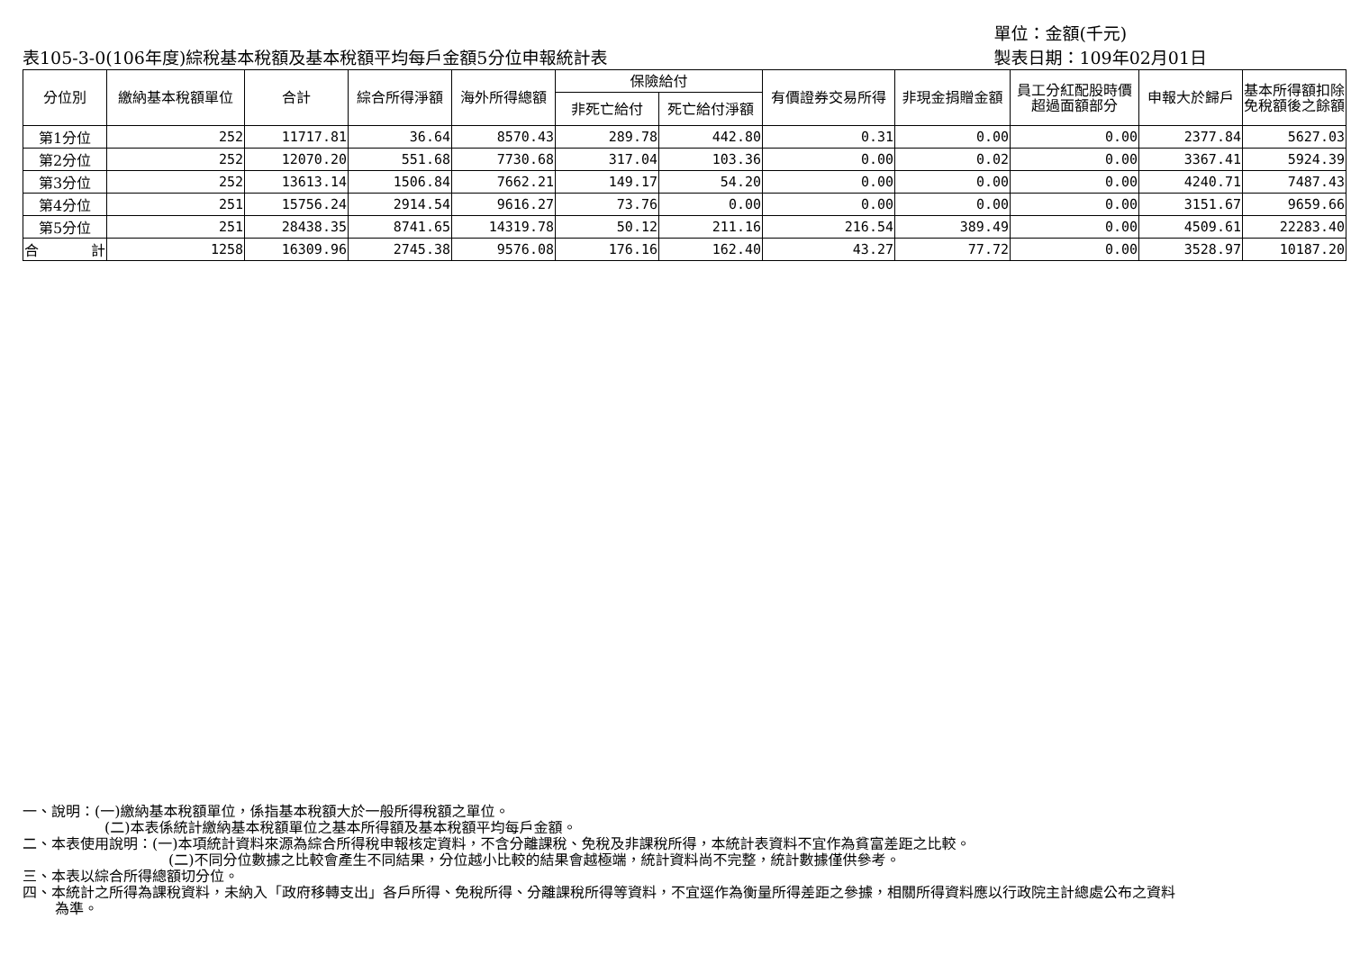表105-3-0(106年度)綜稅基本稅額及基本稅額平均每戶金額5分位申報統計表
單位：金額(千元)
製表日期：109年02月01日
| 分位別 | 繳納基本稅額單位 | 合計 | 綜合所得淨額 | 海外所得總額 | 保險給付 | | 有價證券交易所得 | 非現金捐贈金額 | 員工分紅配股時價超過面額部分 | 申報大於歸戶 | 基本所得額扣除免稅額後之餘額 |
| --- | --- | --- | --- | --- | --- | --- | --- | --- | --- | --- | --- |
| | | | | | 非死亡給付 | 死亡給付淨額 | | | | | |
| 第1分位 | 252 | 11717.81 | 36.64 | 8570.43 | 289.78 | 442.80 | 0.31 | 0.00 | 0.00 | 2377.84 | 5627.03 |
| 第2分位 | 252 | 12070.20 | 551.68 | 7730.68 | 317.04 | 103.36 | 0.00 | 0.02 | 0.00 | 3367.41 | 5924.39 |
| 第3分位 | 252 | 13613.14 | 1506.84 | 7662.21 | 149.17 | 54.20 | 0.00 | 0.00 | 0.00 | 4240.71 | 7487.43 |
| 第4分位 | 251 | 15756.24 | 2914.54 | 9616.27 | 73.76 | 0.00 | 0.00 | 0.00 | 0.00 | 3151.67 | 9659.66 |
| 第5分位 | 251 | 28438.35 | 8741.65 | 14319.78 | 50.12 | 211.16 | 216.54 | 389.49 | 0.00 | 4509.61 | 22283.40 |
| 合 計 | 1258 | 16309.96 | 2745.38 | 9576.08 | 176.16 | 162.40 | 43.27 | 77.72 | 0.00 | 3528.97 | 10187.20 |
一、說明：(一)繳納基本稅額單位，係指基本稅額大於一般所得稅額之單位。
(二)本表係統計繳納基本稅額單位之基本所得額及基本稅額平均每戶金額。
二、本表使用說明：(一)本項統計資料來源為綜合所得稅申報核定資料，不含分離課稅、免稅及非課稅所得，本統計表資料不宜作為貧富差距之比較。
(二)不同分位數據之比較會產生不同結果，分位越小比較的結果會越極端，統計資料尚不完整，統計數據僅供參考。
三、本表以綜合所得總額切分位。
四、本統計之所得為課稅資料，未納入「政府移轉支出」各戶所得、免稅所得、分離課稅所得等資料，不宜逕作為衡量所得差距之參據，相關所得資料應以行政院主計總處公布之資料
為準。